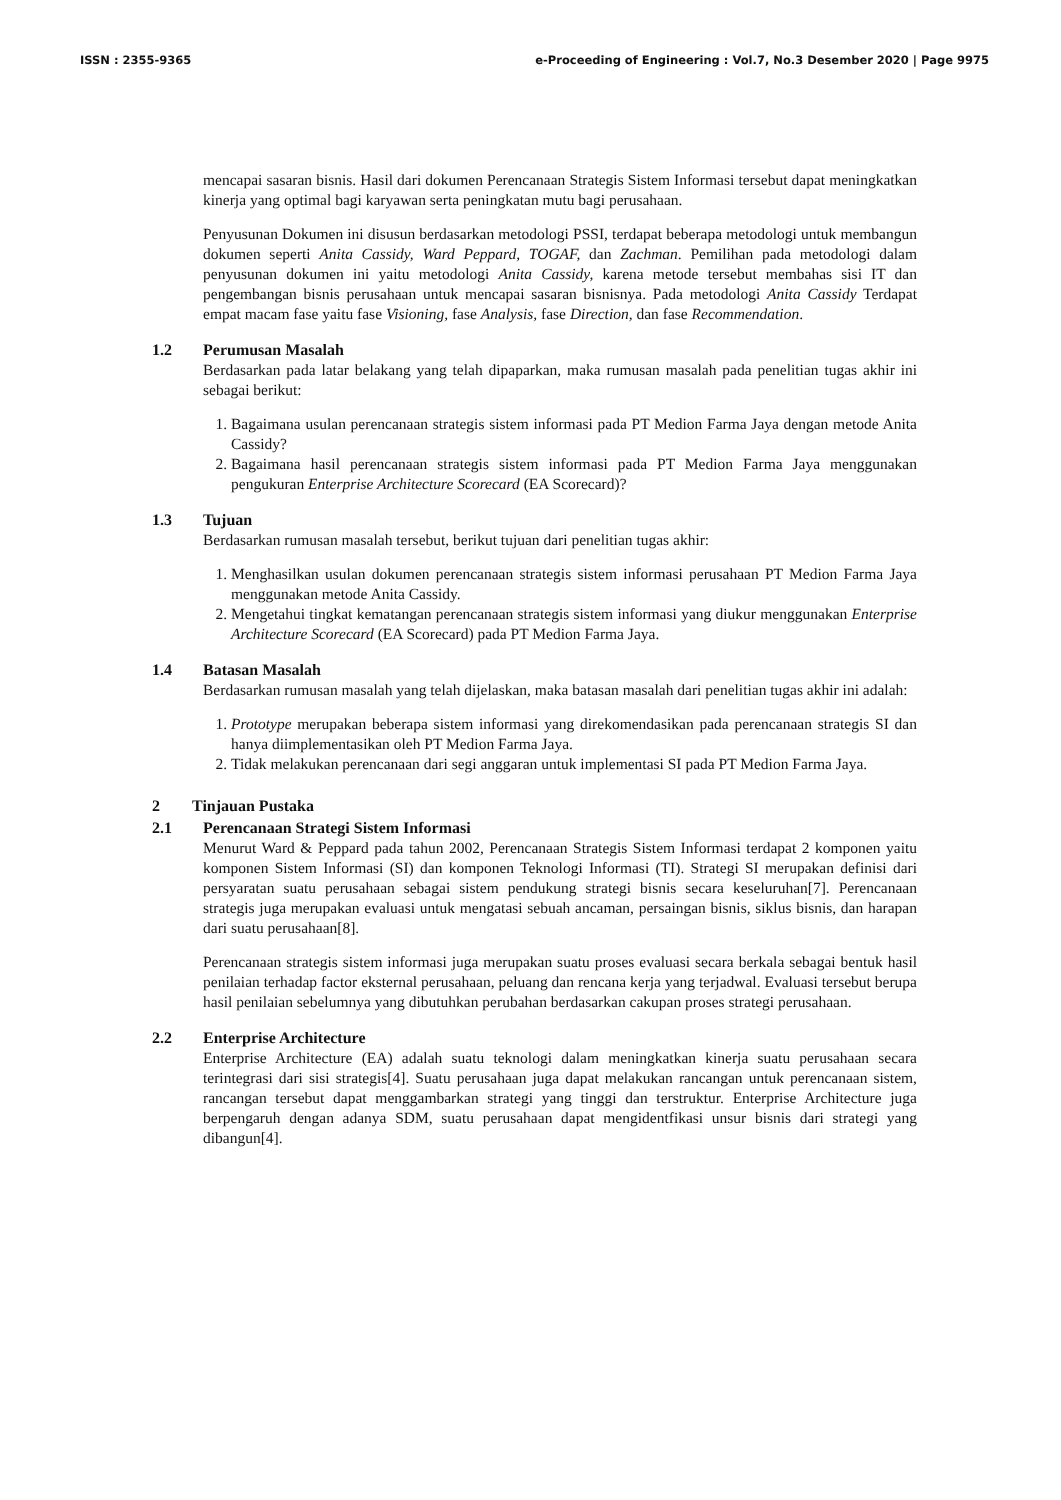ISSN : 2355-9365 e-Proceeding of Engineering : Vol.7, No.3 Desember 2020 | Page 9975
mencapai sasaran bisnis. Hasil dari dokumen Perencanaan Strategis Sistem Informasi tersebut dapat meningkatkan kinerja yang optimal bagi karyawan serta peningkatan mutu bagi perusahaan.
Penyusunan Dokumen ini disusun berdasarkan metodologi PSSI, terdapat beberapa metodologi untuk membangun dokumen seperti Anita Cassidy, Ward Peppard, TOGAF, dan Zachman. Pemilihan pada metodologi dalam penyusunan dokumen ini yaitu metodologi Anita Cassidy, karena metode tersebut membahas sisi IT dan pengembangan bisnis perusahaan untuk mencapai sasaran bisnisnya. Pada metodologi Anita Cassidy Terdapat empat macam fase yaitu fase Visioning, fase Analysis, fase Direction, dan fase Recommendation.
1.2 Perumusan Masalah
Berdasarkan pada latar belakang yang telah dipaparkan, maka rumusan masalah pada penelitian tugas akhir ini sebagai berikut:
1. Bagaimana usulan perencanaan strategis sistem informasi pada PT Medion Farma Jaya dengan metode Anita Cassidy?
2. Bagaimana hasil perencanaan strategis sistem informasi pada PT Medion Farma Jaya menggunakan pengukuran Enterprise Architecture Scorecard (EA Scorecard)?
1.3 Tujuan
Berdasarkan rumusan masalah tersebut, berikut tujuan dari penelitian tugas akhir:
1. Menghasilkan usulan dokumen perencanaan strategis sistem informasi perusahaan PT Medion Farma Jaya menggunakan metode Anita Cassidy.
2. Mengetahui tingkat kematangan perencanaan strategis sistem informasi yang diukur menggunakan Enterprise Architecture Scorecard (EA Scorecard) pada PT Medion Farma Jaya.
1.4 Batasan Masalah
Berdasarkan rumusan masalah yang telah dijelaskan, maka batasan masalah dari penelitian tugas akhir ini adalah:
1. Prototype merupakan beberapa sistem informasi yang direkomendasikan pada perencanaan strategis SI dan hanya diimplementasikan oleh PT Medion Farma Jaya.
2. Tidak melakukan perencanaan dari segi anggaran untuk implementasi SI pada PT Medion Farma Jaya.
2 Tinjauan Pustaka
2.1 Perencanaan Strategi Sistem Informasi
Menurut Ward & Peppard pada tahun 2002, Perencanaan Strategis Sistem Informasi terdapat 2 komponen yaitu komponen Sistem Informasi (SI) dan komponen Teknologi Informasi (TI). Strategi SI merupakan definisi dari persyaratan suatu perusahaan sebagai sistem pendukung strategi bisnis secara keseluruhan[7]. Perencanaan strategis juga merupakan evaluasi untuk mengatasi sebuah ancaman, persaingan bisnis, siklus bisnis, dan harapan dari suatu perusahaan[8].
Perencanaan strategis sistem informasi juga merupakan suatu proses evaluasi secara berkala sebagai bentuk hasil penilaian terhadap factor eksternal perusahaan, peluang dan rencana kerja yang terjadwal. Evaluasi tersebut berupa hasil penilaian sebelumnya yang dibutuhkan perubahan berdasarkan cakupan proses strategi perusahaan.
2.2 Enterprise Architecture
Enterprise Architecture (EA) adalah suatu teknologi dalam meningkatkan kinerja suatu perusahaan secara terintegrasi dari sisi strategis[4]. Suatu perusahaan juga dapat melakukan rancangan untuk perencanaan sistem, rancangan tersebut dapat menggambarkan strategi yang tinggi dan terstruktur. Enterprise Architecture juga berpengaruh dengan adanya SDM, suatu perusahaan dapat mengidentfikasi unsur bisnis dari strategi yang dibangun[4].